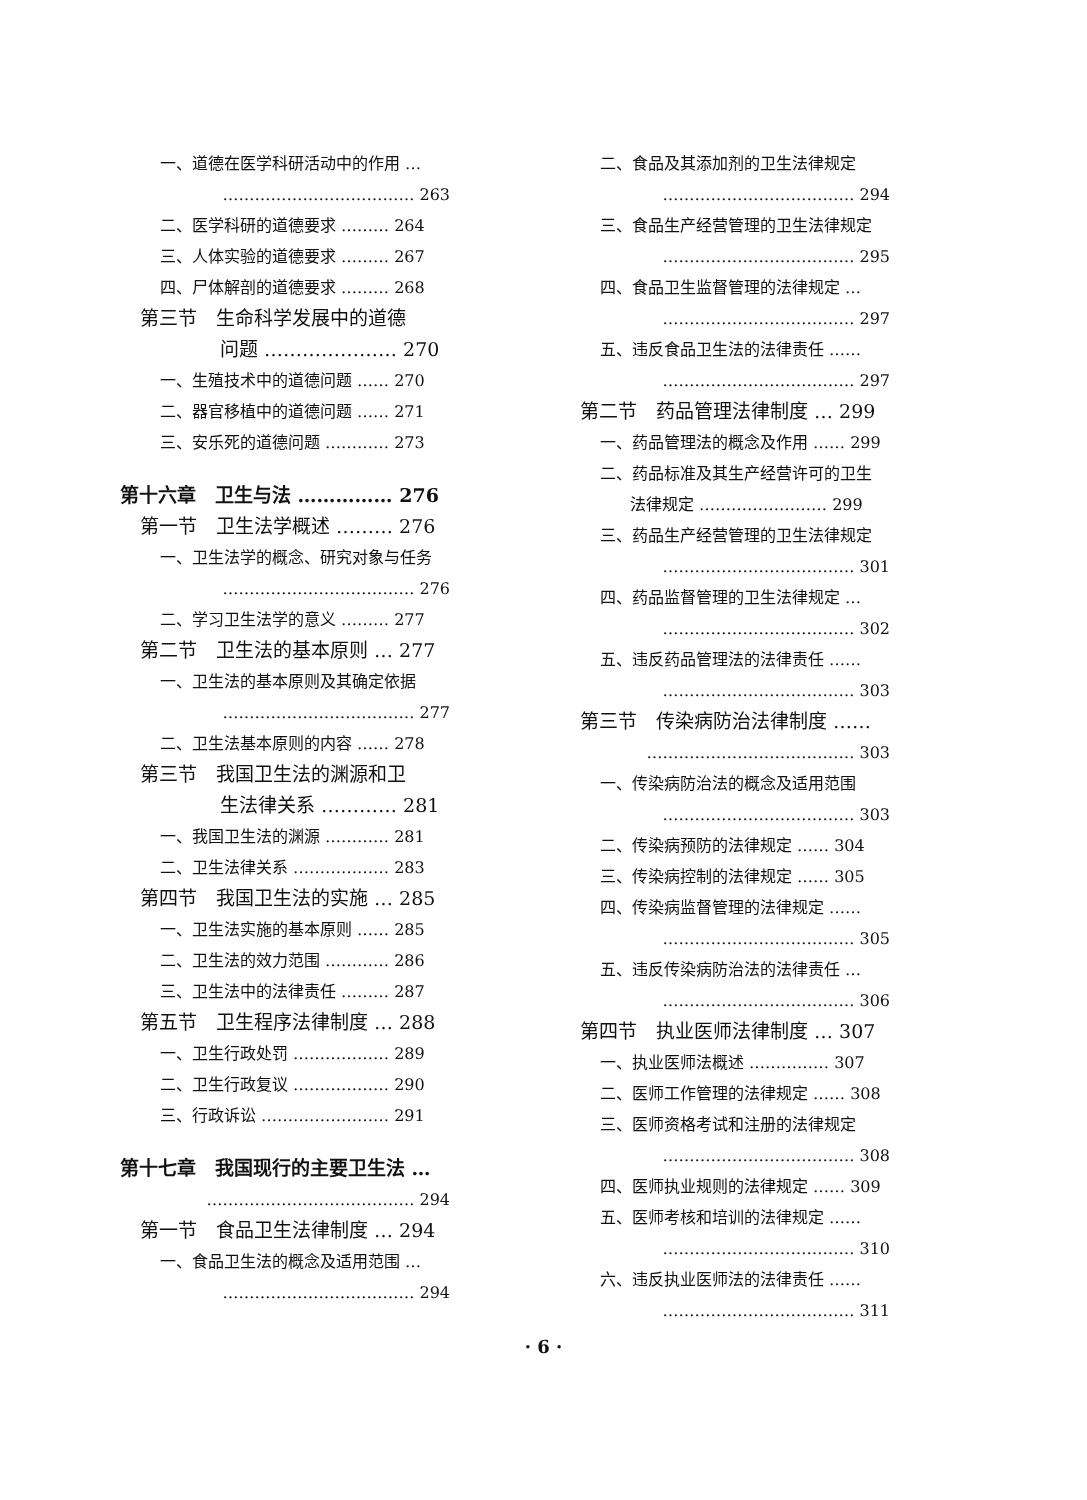一、道德在医学科研活动中的作用 …
……………………………… 263
二、医学科研的道德要求 ……… 264
三、人体实验的道德要求 ……… 267
四、尸体解剖的道德要求 ……… 268
第三节　生命科学发展中的道德
问题 ………………… 270
一、生殖技术中的道德问题 …… 270
二、器官移植中的道德问题 …… 271
三、安乐死的道德问题 ………… 273
第十六章　卫生与法 …………… 276
第一节　卫生法学概述 ……… 276
一、卫生法学的概念、研究对象与任务
……………………………… 276
二、学习卫生法学的意义 ……… 277
第二节　卫生法的基本原则 … 277
一、卫生法的基本原则及其确定依据
……………………………… 277
二、卫生法基本原则的内容 …… 278
第三节　我国卫生法的渊源和卫
生法律关系 ………… 281
一、我国卫生法的渊源 ………… 281
二、卫生法律关系 ……………… 283
第四节　我国卫生法的实施 … 285
一、卫生法实施的基本原则 …… 285
二、卫生法的效力范围 ………… 286
三、卫生法中的法律责任 ……… 287
第五节　卫生程序法律制度 … 288
一、卫生行政处罚 ……………… 289
二、卫生行政复议 ……………… 290
三、行政诉讼 …………………… 291
第十七章　我国现行的主要卫生法 …
………………………………… 294
第一节　食品卫生法律制度 … 294
一、食品卫生法的概念及适用范围 …
……………………………… 294
二、食品及其添加剂的卫生法律规定
……………………………… 294
三、食品生产经营管理的卫生法律规定
……………………………… 295
四、食品卫生监督管理的法律规定 …
……………………………… 297
五、违反食品卫生法的法律责任 ……
……………………………… 297
第二节　药品管理法律制度 … 299
一、药品管理法的概念及作用 …… 299
二、药品标准及其生产经营许可的卫生
法律规定 …………………… 299
三、药品生产经营管理的卫生法律规定
……………………………… 301
四、药品监督管理的卫生法律规定 …
……………………………… 302
五、违反药品管理法的法律责任 ……
……………………………… 303
第三节　传染病防治法律制度 ……
………………………………… 303
一、传染病防治法的概念及适用范围
……………………………… 303
二、传染病预防的法律规定 …… 304
三、传染病控制的法律规定 …… 305
四、传染病监督管理的法律规定 ……
……………………………… 305
五、违反传染病防治法的法律责任 …
……………………………… 306
第四节　执业医师法律制度 … 307
一、执业医师法概述 …………… 307
二、医师工作管理的法律规定 …… 308
三、医师资格考试和注册的法律规定
……………………………… 308
四、医师执业规则的法律规定 …… 309
五、医师考核和培训的法律规定 ……
……………………………… 310
六、违反执业医师法的法律责任 ……
……………………………… 311
· 6 ·